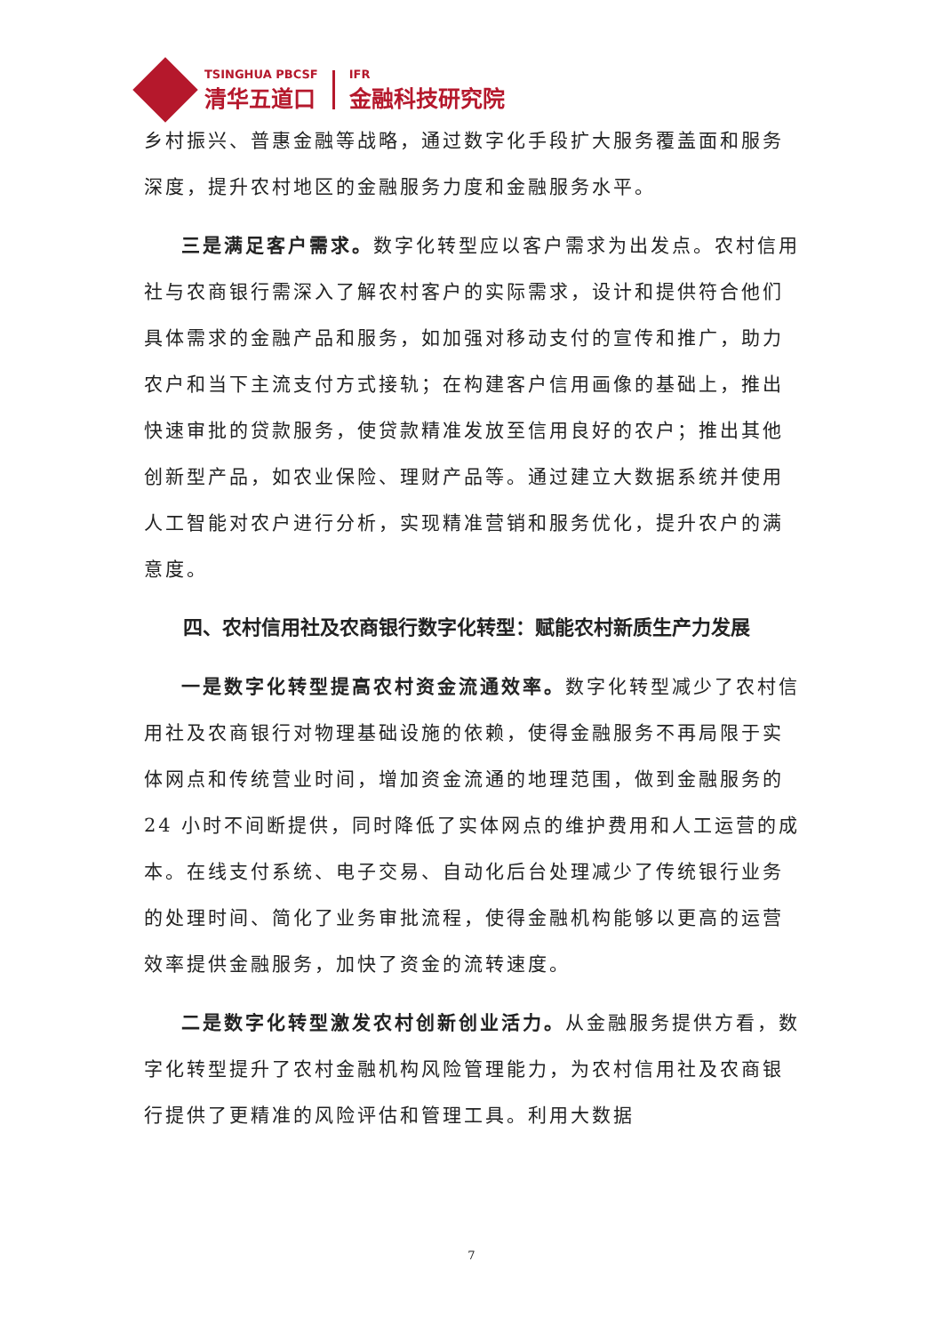TSINGHUA PBCSF
清华五道口
IFR
金融科技研究院
乡村振兴、普惠金融等战略，通过数字化手段扩大服务覆盖面和服务深度，提升农村地区的金融服务力度和金融服务水平。
三是满足客户需求。数字化转型应以客户需求为出发点。农村信用社与农商银行需深入了解农村客户的实际需求，设计和提供符合他们具体需求的金融产品和服务，如加强对移动支付的宣传和推广，助力农户和当下主流支付方式接轨；在构建客户信用画像的基础上，推出快速审批的贷款服务，使贷款精准发放至信用良好的农户；推出其他创新型产品，如农业保险、理财产品等。通过建立大数据系统并使用人工智能对农户进行分析，实现精准营销和服务优化，提升农户的满意度。
四、农村信用社及农商银行数字化转型：赋能农村新质生产力发展
一是数字化转型提高农村资金流通效率。数字化转型减少了农村信用社及农商银行对物理基础设施的依赖，使得金融服务不再局限于实体网点和传统营业时间，增加资金流通的地理范围，做到金融服务的 24 小时不间断提供，同时降低了实体网点的维护费用和人工运营的成本。在线支付系统、电子交易、自动化后台处理减少了传统银行业务的处理时间、简化了业务审批流程，使得金融机构能够以更高的运营效率提供金融服务，加快了资金的流转速度。
二是数字化转型激发农村创新创业活力。从金融服务提供方看，数字化转型提升了农村金融机构风险管理能力，为农村信用社及农商银行提供了更精准的风险评估和管理工具。利用大数据
7